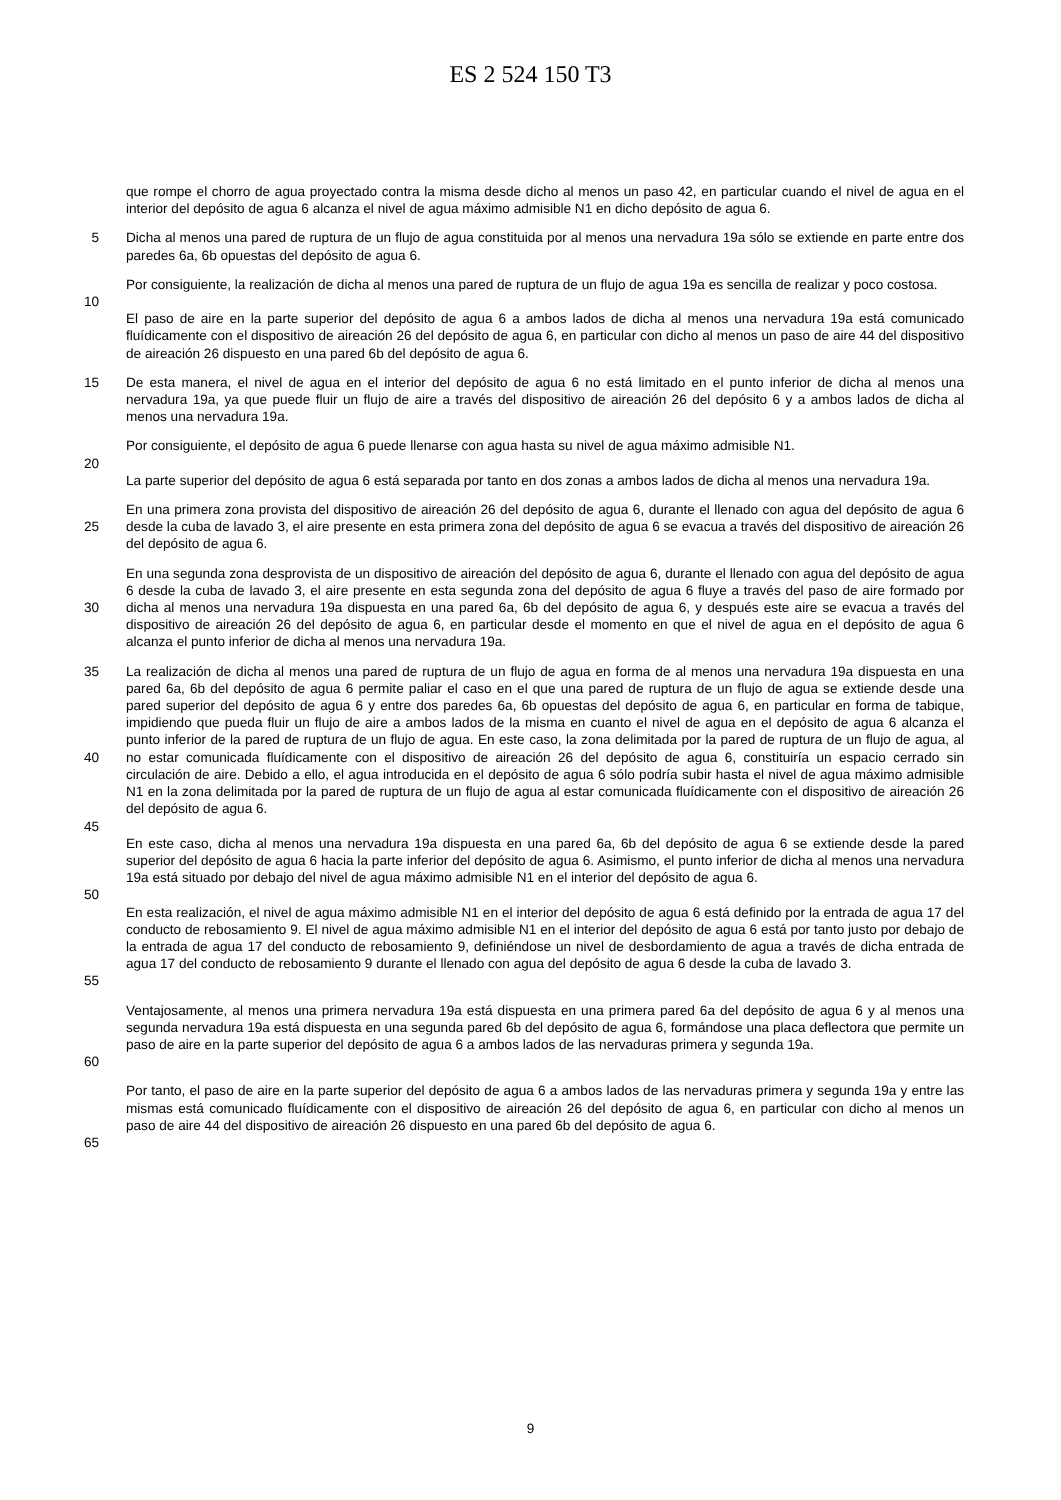ES 2 524 150 T3
que rompe el chorro de agua proyectado contra la misma desde dicho al menos un paso 42, en particular cuando el nivel de agua en el interior del depósito de agua 6 alcanza el nivel de agua máximo admisible N1 en dicho depósito de agua 6.
5 Dicha al menos una pared de ruptura de un flujo de agua constituida por al menos una nervadura 19a sólo se extiende en parte entre dos paredes 6a, 6b opuestas del depósito de agua 6.
Por consiguiente, la realización de dicha al menos una pared de ruptura de un flujo de agua 19a es sencilla de realizar y poco costosa.
10
El paso de aire en la parte superior del depósito de agua 6 a ambos lados de dicha al menos una nervadura 19a está comunicado fluídicamente con el dispositivo de aireación 26 del depósito de agua 6, en particular con dicho al menos un paso de aire 44 del dispositivo de aireación 26 dispuesto en una pared 6b del depósito de agua 6.
15 De esta manera, el nivel de agua en el interior del depósito de agua 6 no está limitado en el punto inferior de dicha al menos una nervadura 19a, ya que puede fluir un flujo de aire a través del dispositivo de aireación 26 del depósito 6 y a ambos lados de dicha al menos una nervadura 19a.
Por consiguiente, el depósito de agua 6 puede llenarse con agua hasta su nivel de agua máximo admisible N1.
20
La parte superior del depósito de agua 6 está separada por tanto en dos zonas a ambos lados de dicha al menos una nervadura 19a.
25 En una primera zona provista del dispositivo de aireación 26 del depósito de agua 6, durante el llenado con agua del depósito de agua 6 desde la cuba de lavado 3, el aire presente en esta primera zona del depósito de agua 6 se evacua a través del dispositivo de aireación 26 del depósito de agua 6.
30 En una segunda zona desprovista de un dispositivo de aireación del depósito de agua 6, durante el llenado con agua del depósito de agua 6 desde la cuba de lavado 3, el aire presente en esta segunda zona del depósito de agua 6 fluye a través del paso de aire formado por dicha al menos una nervadura 19a dispuesta en una pared 6a, 6b del depósito de agua 6, y después este aire se evacua a través del dispositivo de aireación 26 del depósito de agua 6, en particular desde el momento en que el nivel de agua en el depósito de agua 6 alcanza el punto inferior de dicha al menos una nervadura 19a.
35
40
La realización de dicha al menos una pared de ruptura de un flujo de agua en forma de al menos una nervadura 19a dispuesta en una pared 6a, 6b del depósito de agua 6 permite paliar el caso en el que una pared de ruptura de un flujo de agua se extiende desde una pared superior del depósito de agua 6 y entre dos paredes 6a, 6b opuestas del depósito de agua 6, en particular en forma de tabique, impidiendo que pueda fluir un flujo de aire a ambos lados de la misma en cuanto el nivel de agua en el depósito de agua 6 alcanza el punto inferior de la pared de ruptura de un flujo de agua. En este caso, la zona delimitada por la pared de ruptura de un flujo de agua, al no estar comunicada fluídicamente con el dispositivo de aireación 26 del depósito de agua 6, constituiría un espacio cerrado sin circulación de aire. Debido a ello, el agua introducida en el depósito de agua 6 sólo podría subir hasta el nivel de agua máximo admisible N1 en la zona delimitada por la pared de ruptura de un flujo de agua al estar comunicada fluídicamente con el dispositivo de aireación 26 del depósito de agua 6.
45
En este caso, dicha al menos una nervadura 19a dispuesta en una pared 6a, 6b del depósito de agua 6 se extiende desde la pared superior del depósito de agua 6 hacia la parte inferior del depósito de agua 6. Asimismo, el punto inferior de dicha al menos una nervadura 19a está situado por debajo del nivel de agua máximo admisible N1 en el interior del depósito de agua 6.
50
55 En esta realización, el nivel de agua máximo admisible N1 en el interior del depósito de agua 6 está definido por la entrada de agua 17 del conducto de rebosamiento 9. El nivel de agua máximo admisible N1 en el interior del depósito de agua 6 está por tanto justo por debajo de la entrada de agua 17 del conducto de rebosamiento 9, definiéndose un nivel de desbordamiento de agua a través de dicha entrada de agua 17 del conducto de rebosamiento 9 durante el llenado con agua del depósito de agua 6 desde la cuba de lavado 3.
60 Ventajosamente, al menos una primera nervadura 19a está dispuesta en una primera pared 6a del depósito de agua 6 y al menos una segunda nervadura 19a está dispuesta en una segunda pared 6b del depósito de agua 6, formándose una placa deflectora que permite un paso de aire en la parte superior del depósito de agua 6 a ambos lados de las nervaduras primera y segunda 19a.
65 Por tanto, el paso de aire en la parte superior del depósito de agua 6 a ambos lados de las nervaduras primera y segunda 19a y entre las mismas está comunicado fluídicamente con el dispositivo de aireación 26 del depósito de agua 6, en particular con dicho al menos un paso de aire 44 del dispositivo de aireación 26 dispuesto en una pared 6b del depósito de agua 6.
9